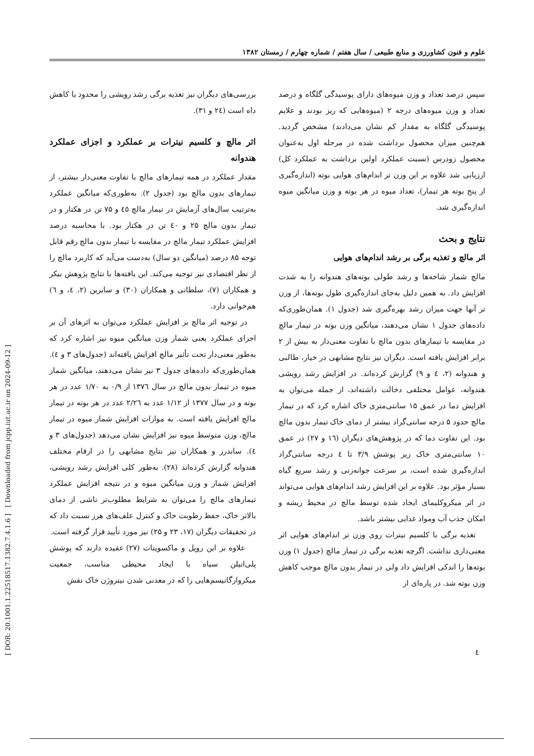[ DOR: 20.1001.1.22518517.1382.7.4.1.6 ] [ Downloaded from jcpp.iut.ac.ir on 2024-09-12 ]
علوم و فنون کشاورزی و منابع طبیعی / سال هفتم / شماره چهارم / زمستان ۱۳۸۲
سپس درصد تعداد و وزن میوه‌های دارای پوسیدگی گلگاه و درصد تعداد و وزن میوه‌های درجه ۲ (میوه‌هایی که ریز بودند و علایم پوسیدگی گلگاه به مقدار کم نشان می‌دادند) مشخص گردید. هم‌چنین میزان محصول برداشت شده در مرحله اول به‌عنوان محصول زودرس (نسبت عملکرد اولین برداشت به عملکرد کل) ارزیابی شد علاوه بر این وزن تر اندام‌های هوایی بوته (اندازه‌گیری از پنج بوته هر تیمار)، تعداد میوه در هر بوته و وزن میانگین میوه اندازه‌گیری شد.
نتایج و بحث
اثر مالچ و تغذیه برگی بر رشد اندام‌های هوایی
مالچ شمار شاخه‌ها و رشد طولی بوته‌های هندوانه را به شدت افزایش داد. به همین دلیل به‌جای اندازه‌گیری طول بوته‌ها، از وزن تر آنها جهت میزان رشد بهره‌گیری شد (جدول ۱). همان‌طوری‌که داده‌های جدول ۱ نشان می‌دهند، میانگین وزن بوته در تیمار مالچ در مقایسه با تیمارهای بدون مالچ با تفاوت معنی‌دار به بیش از ۲ برابر افزایش یافته است. دیگران نیز نتایج مشابهی در خیار، طالبی و هندوانه (۲، ٤ و ۹) گزارش کرده‌اند. در افزایش رشد رویشی هندوانه، عوامل مختلفی دخالت داشته‌اند، از جمله می‌توان به افزایش دما در عمق ۱۵ سانتی‌متری خاک اشاره کرد که در تیمار مالچ حدود ۵ درجه سانتی‌گراد بیشتر از دمای خاک تیمار بدون مالچ بود. این تفاوت دما که در پژوهش‌های دیگران (١٦ و ۲۷) در عمق ۱۰ سانتی‌متری خاک زیر پوشش ۳/۹ تا ٤ درجه سانتی‌گراد اندازه‌گیری شده است، بر سرعت جوانه‌زنی و رشد سریع گیاه بسیار مؤثر بود. علاوه بر این افزایش رشد اندام‌های هوایی می‌تواند در اثر میکروکلیمای ایجاد شده توسط مالچ در محیط ریشه و امکان جذب آب ومواد غذایی بیشتر باشد.
تغذیه برگی با کلسیم نیترات روی وزن تر اندام‌های هوایی اثر معنی‌داری نداشت. اگرچه تغذیه برگی در تیمار مالچ (جدول ۱) وزن بوته‌ها را اندکی افزایش داد ولی در تیمار بدون مالچ موجب کاهش وزن بوته شد. در پاره‌ای از
بررسی‌های دیگران نیز تغذیه برگی رشد رویشی را محدود یا کاهش داه است (٢٤ و ۳۱).
اثر مالچ و کلسیم نیترات بر عملکرد و اجزای عملکرد هندوانه
مقدار عملکرد در همه تیمارهای مالچ با تفاوت معنی‌دار بیشتر، از تیمارهای بدون مالچ بود (جدول ۲). به‌طوری‌که میانگین عملکرد به‌ترتیب سال‌های آزمایش در تیمار مالچ ٤٥ و ۷۵ تن در هکتار و در تیمار بدون مالچ ۲۵ و ٤٠ تن در هکتار بود. با محاسبه درصد افزایش عملکرد تیمار مالچ در مقایسه با تیمار بدون مالچ رقم قابل توجه ۸۵ درصد (میانگین دو سال) به‌دست می‌آید که کاربرد مالچ را از نظر اقتصادی نیز توجیه می‌کند. این یافته‌ها با نتایج پژوهش بیکر و همکاران (۷)، سلطانی و همکاران (۳۰) و سایرین (۲، ٤، و ٦) هم‌خوانی دارد.
در توجیه اثر مالچ بر افزایش عملکرد می‌توان به اثرهای آن بر اجزای عملکرد یعنی شمار وزن میانگین میوه نیز اشاره کرد که به‌طور معنی‌دار تحت تأثیر مالچ افزایش یافته‌اند (جدول‌های ۳ و ٤). همان‌طوری‌که داده‌های جدول ۳ نیز نشان می‌دهند، میانگین شمار میوه در تیمار بدون مالچ در سال ۱۳۷٦ از ۰/۹ به ۱/۷۰ عدد در هر بوته و در سال ۱۳۷۷ از ۱/۱۲ عدد به ۲/۲٦ عدد در هر بوته در تیمار مالچ افزایش یافته است. به موازات افزایش شمار میوه در تیمار مالچ، وزن متوسط میوه نیز افزایش نشان می‌دهد (جدول‌های ۳ و ٤). ساندرز و همکاران نیز نتایج مشابهی را در ارقام مختلف هندوانه گزارش کرده‌اند (۲۸). به‌طور کلی افزایش رشد رویشی، افزایش شمار و وزن میانگین میوه و در نتیجه افزایش عملکرد تیمارهای مالچ را می‌توان به شرایط مطلوب‌تر ناشی از دمای بالاتر خاک، حفظ رطوبت خاک و کنترل علف‌های هرز نسبت داد که در تحقیقات دیگران (۱۷، ۲۳ و ۲۵) نیز مورد تأیید قرار گرفته است.
علاوه بر این روپل و ماکسویتات (۲۷) عقیده دارند که پوشش پلی‌اتیلن سیاه با ایجاد محیطی مناسب، جمعیت میکروارگانیسم‌هایی را که در معدنی شدن نیتروژن خاک نقش
٤